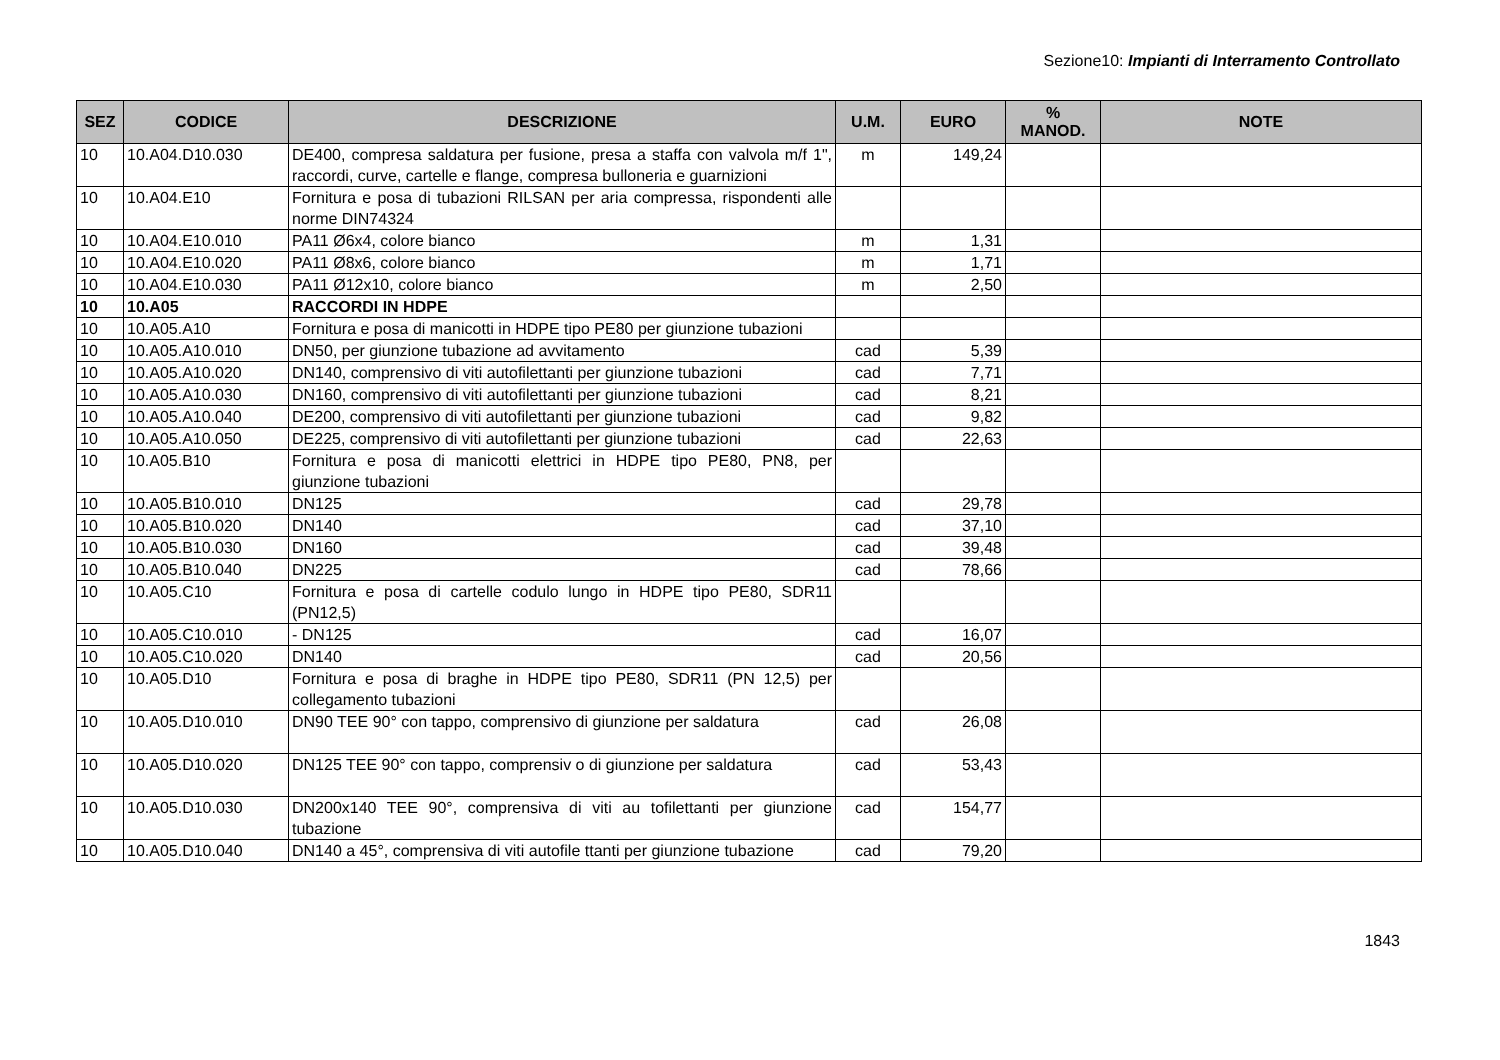Sezione10: Impianti di Interramento Controllato
| SEZ | CODICE | DESCRIZIONE | U.M. | EURO | % MANOD. | NOTE |
| --- | --- | --- | --- | --- | --- | --- |
| 10 | 10.A04.D10.030 | DE400, compresa saldatura per fusione, presa a staffa con valvola m/f 1", raccordi, curve, cartelle e flange, compresa bulloneria e guarnizioni | m | 149,24 | | |
| 10 | 10.A04.E10 | Fornitura e posa di tubazioni RILSAN per aria compressa, rispondenti alle norme DIN74324 | | | | |
| 10 | 10.A04.E10.010 | PA11 Ø6x4, colore bianco | m | 1,31 | | |
| 10 | 10.A04.E10.020 | PA11 Ø8x6, colore bianco | m | 1,71 | | |
| 10 | 10.A04.E10.030 | PA11 Ø12x10, colore bianco | m | 2,50 | | |
| 10 | 10.A05 | RACCORDI IN HDPE | | | | |
| 10 | 10.A05.A10 | Fornitura e posa di manicotti in HDPE tipo PE80 per giunzione tubazioni | | | | |
| 10 | 10.A05.A10.010 | DN50, per giunzione tubazione ad avvitamento | cad | 5,39 | | |
| 10 | 10.A05.A10.020 | DN140, comprensivo di viti autofilettanti per giunzione tubazioni | cad | 7,71 | | |
| 10 | 10.A05.A10.030 | DN160, comprensivo di viti autofilettanti per giunzione tubazioni | cad | 8,21 | | |
| 10 | 10.A05.A10.040 | DE200, comprensivo di viti autofilettanti per giunzione tubazioni | cad | 9,82 | | |
| 10 | 10.A05.A10.050 | DE225, comprensivo di viti autofilettanti per giunzione tubazioni | cad | 22,63 | | |
| 10 | 10.A05.B10 | Fornitura e posa di manicotti elettrici in HDPE tipo PE80, PN8, per giunzione tubazioni | | | | |
| 10 | 10.A05.B10.010 | DN125 | cad | 29,78 | | |
| 10 | 10.A05.B10.020 | DN140 | cad | 37,10 | | |
| 10 | 10.A05.B10.030 | DN160 | cad | 39,48 | | |
| 10 | 10.A05.B10.040 | DN225 | cad | 78,66 | | |
| 10 | 10.A05.C10 | Fornitura e posa di cartelle codulo lungo in HDPE tipo PE80, SDR11 (PN12,5) | | | | |
| 10 | 10.A05.C10.010 | - DN125 | cad | 16,07 | | |
| 10 | 10.A05.C10.020 | DN140 | cad | 20,56 | | |
| 10 | 10.A05.D10 | Fornitura e posa di braghe in HDPE tipo PE80, SDR11 (PN 12,5) per collegamento tubazioni | | | | |
| 10 | 10.A05.D10.010 | DN90 TEE 90° con tappo, comprensivo di giunzione per saldatura | cad | 26,08 | | |
| 10 | 10.A05.D10.020 | DN125 TEE 90° con tappo, comprensiv o di giunzione per saldatura | cad | 53,43 | | |
| 10 | 10.A05.D10.030 | DN200x140 TEE 90°, comprensiva di viti au tofilettanti per giunzione tubazione | cad | 154,77 | | |
| 10 | 10.A05.D10.040 | DN140 a 45°, comprensiva di viti autofile ttanti per giunzione tubazione | cad | 79,20 | | |
1843